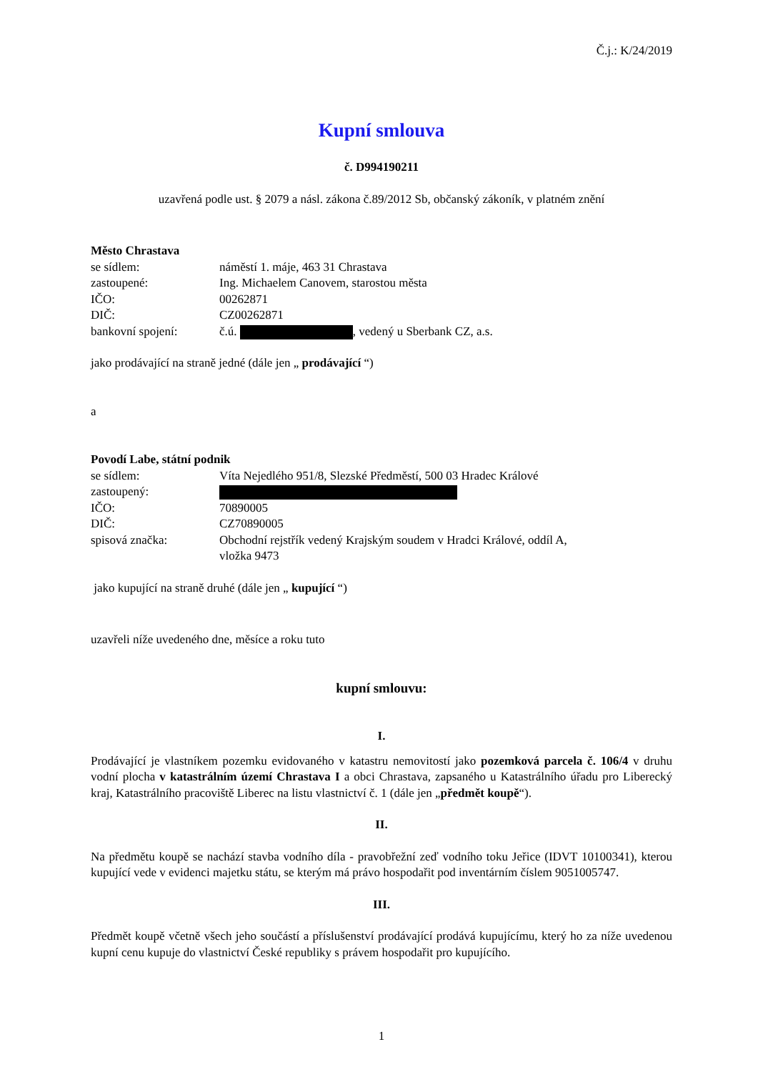Č.j.: K/24/2019
Kupní smlouva
č. D994190211
uzavřená podle ust. § 2079 a násl. zákona č.89/2012 Sb, občanský zákoník, v platném znění
Město Chrastava
| se sídlem: | náměstí 1. máje, 463 31 Chrastava |
| zastoupené: | Ing. Michaelem Canovem, starostou města |
| IČO: | 00262871 |
| DIČ: | CZ00262871 |
| bankovní spojení: | č.ú. , vedený u Sberbank CZ, a.s. |
jako prodávající na straně jedné (dále jen „ prodávající “)
a
Povodí Labe, státní podnik
| se sídlem: | Víta Nejedlého 951/8, Slezské Předměstí, 500 03 Hradec Králové |
| zastoupený: | |
| IČO: | 70890005 |
| DIČ: | CZ70890005 |
| spisová značka: | Obchodní rejstřík vedený Krajským soudem v Hradci Králové, oddíl A, vložka 9473 |
jako kupující na straně druhé (dále jen „ kupující “)
uzavřeli níže uvedeného dne, měsíce a roku tuto
kupní smlouvu:
I.
Prodávající je vlastníkem pozemku evidovaného v katastru nemovitostí jako pozemková parcela č. 106/4 v druhu vodní plocha v katastrálním území Chrastava I a obci Chrastava, zapsaného u Katastrálního úřadu pro Liberecký kraj, Katastrálního pracoviště Liberec na listu vlastnictví č. 1 (dále jen „předmět koupě“).
II.
Na předmětu koupě se nachází stavba vodního díla - pravobřežní zeď vodního toku Jeřice (IDVT 10100341), kterou kupující vede v evidenci majetku státu, se kterým má právo hospodařit pod inventárním číslem 9051005747.
III.
Předmět koupě včetně všech jeho součástí a příslušenství prodávající prodává kupujícímu, který ho za níže uvedenou kupní cenu kupuje do vlastnictví České republiky s právem hospodařit pro kupujícího.
1